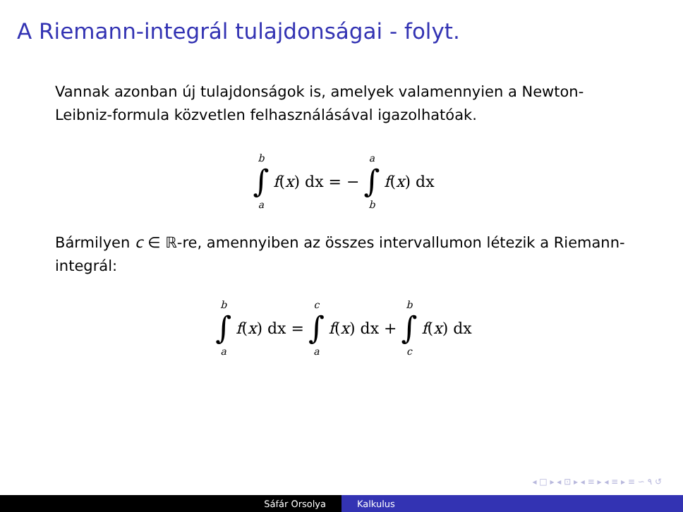A Riemann-integrál tulajdonságai - folyt.
Vannak azonban új tulajdonságok is, amelyek valamennyien a Newton-Leibniz-formula közvetlen felhasználásával igazolhatóak.
b ∫ a f (x) dx = − a ∫ b f (x) dx
Bármilyen c ∈ ℝ-re, amennyiben az összes intervallumon létezik a Riemann-integrál:
b ∫ a f (x) dx = c ∫ a f (x) dx + b ∫ c f (x) dx
◂ □ ▸ ◂ ⊡ ▸ ◂ ≡ ▸ ◂ ≡ ▸ ≡ ∽ ۹ ↺
Sáfár Orsolya Kalkulus